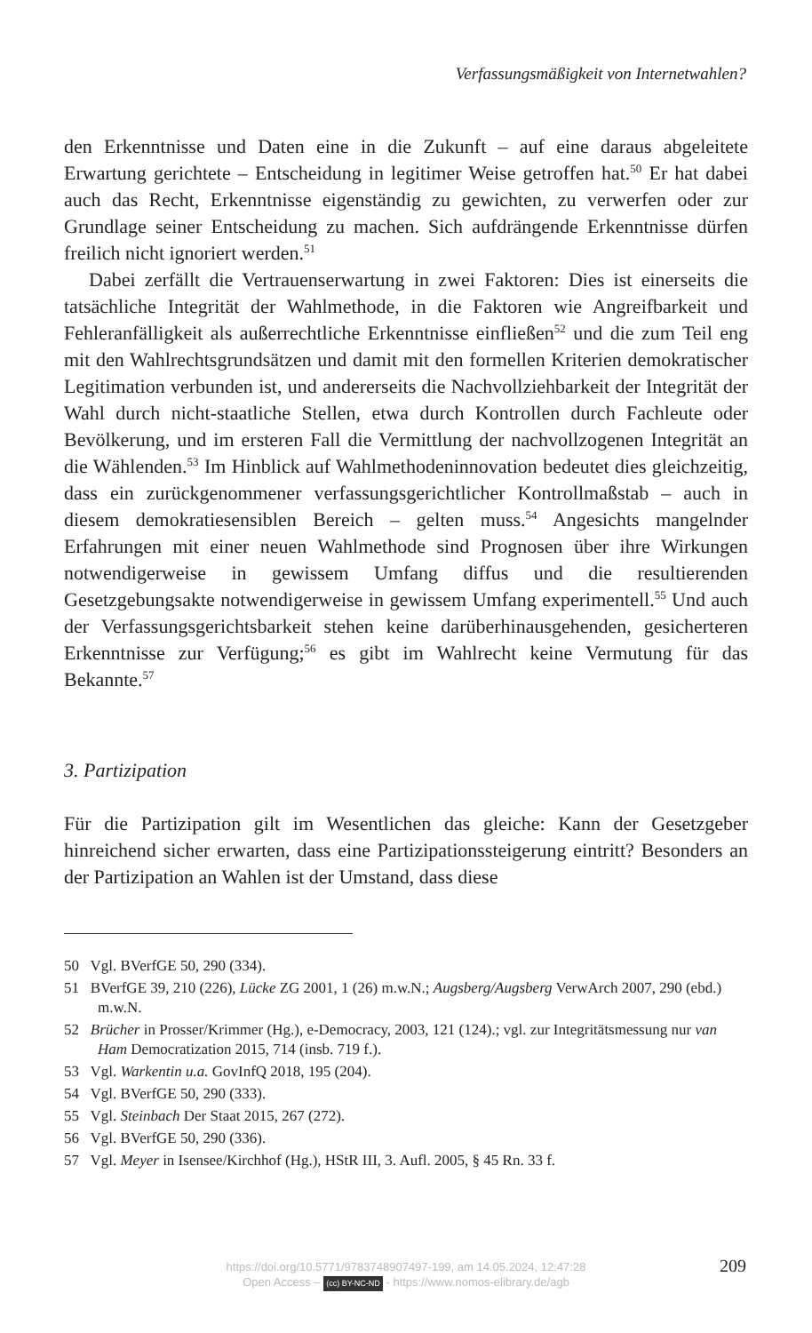Verfassungsmäßigkeit von Internetwahlen?
den Erkenntnisse und Daten eine in die Zukunft – auf eine daraus abgeleitete Erwartung gerichtete – Entscheidung in legitimer Weise getroffen hat.<sup>50</sup> Er hat dabei auch das Recht, Erkenntnisse eigenständig zu gewichten, zu verwerfen oder zur Grundlage seiner Entscheidung zu machen. Sich aufdrängende Erkenntnisse dürfen freilich nicht ignoriert werden.<sup>51</sup>
Dabei zerfällt die Vertrauenserwartung in zwei Faktoren: Dies ist einerseits die tatsächliche Integrität der Wahlmethode, in die Faktoren wie Angreifbarkeit und Fehleranfälligkeit als außerrechtliche Erkenntnisse einfließen<sup>52</sup> und die zum Teil eng mit den Wahlrechtsgrundsätzen und damit mit den formellen Kriterien demokratischer Legitimation verbunden ist, und andererseits die Nachvollziehbarkeit der Integrität der Wahl durch nicht-staatliche Stellen, etwa durch Kontrollen durch Fachleute oder Bevölkerung, und im ersteren Fall die Vermittlung der nachvollzogenen Integrität an die Wählenden.<sup>53</sup> Im Hinblick auf Wahlmethodeninnovation bedeutet dies gleichzeitig, dass ein zurückgenommener verfassungsgerichtlicher Kontrollmaßstab – auch in diesem demokratiesensiblen Bereich – gelten muss.<sup>54</sup> Angesichts mangelnder Erfahrungen mit einer neuen Wahlmethode sind Prognosen über ihre Wirkungen notwendigerweise in gewissem Umfang diffus und die resultierenden Gesetzgebungsakte notwendigerweise in gewissem Umfang experimentell.<sup>55</sup> Und auch der Verfassungsgerichtsbarkeit stehen keine darüberhinausgehenden, gesicherteren Erkenntnisse zur Verfügung;<sup>56</sup> es gibt im Wahlrecht keine Vermutung für das Bekannte.<sup>57</sup>
3. Partizipation
Für die Partizipation gilt im Wesentlichen das gleiche: Kann der Gesetzgeber hinreichend sicher erwarten, dass eine Partizipationssteigerung eintritt? Besonders an der Partizipation an Wahlen ist der Umstand, dass diese
50 Vgl. BVerfGE 50, 290 (334).
51 BVerfGE 39, 210 (226), Lücke ZG 2001, 1 (26) m.w.N.; Augsberg/Augsberg VerwArch 2007, 290 (ebd.) m.w.N.
52 Brücher in Prosser/Krimmer (Hg.), e-Democracy, 2003, 121 (124).; vgl. zur Integritätsmessung nur van Ham Democratization 2015, 714 (insb. 719 f.).
53 Vgl. Warkentin u.a. GovInfQ 2018, 195 (204).
54 Vgl. BVerfGE 50, 290 (333).
55 Vgl. Steinbach Der Staat 2015, 267 (272).
56 Vgl. BVerfGE 50, 290 (336).
57 Vgl. Meyer in Isensee/Kirchhof (Hg.), HStR III, 3. Aufl. 2005, § 45 Rn. 33 f.
https://doi.org/10.5771/9783748907497-199, am 14.05.2024, 12:47:28
Open Access – (cc) BY-NC-ND - https://www.nomos-elibrary.de/agb
209